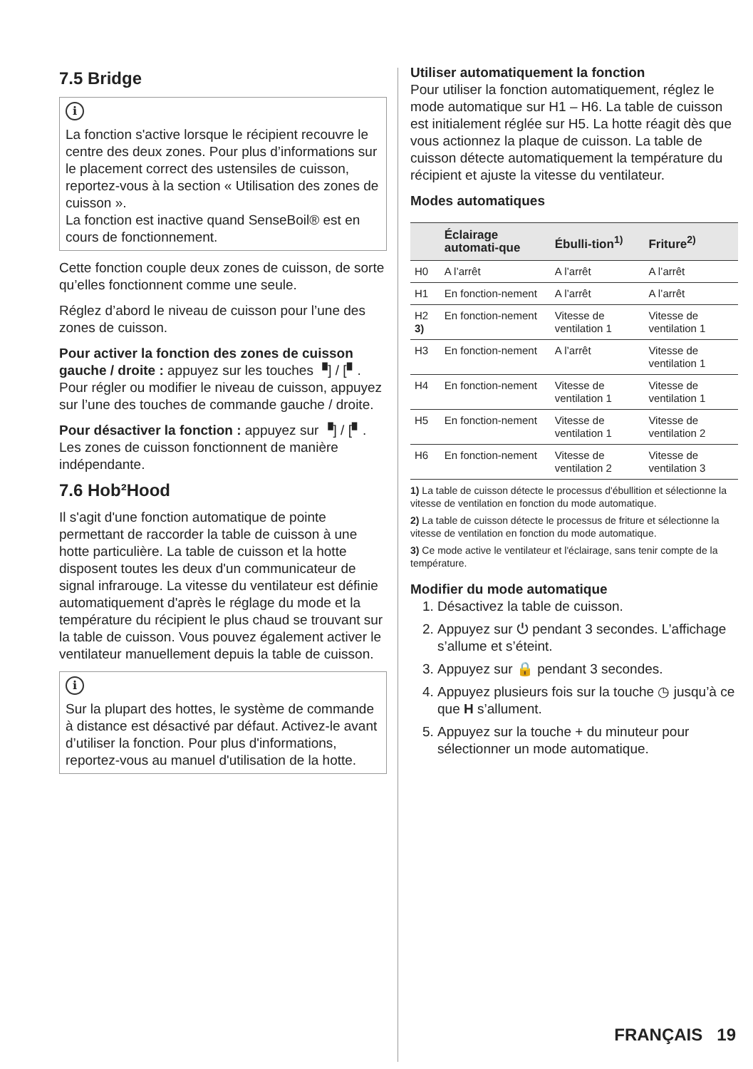7.5 Bridge
i
La fonction s'active lorsque le récipient recouvre le centre des deux zones. Pour plus d’informations sur le placement correct des ustensiles de cuisson, reportez-vous à la section « Utilisation des zones de cuisson ».
La fonction est inactive quand SenseBoil® est en cours de fonctionnement.
Cette fonction couple deux zones de cuisson, de sorte qu’elles fonctionnent comme une seule.
Réglez d’abord le niveau de cuisson pour l’une des zones de cuisson.
Pour activer la fonction des zones de cuisson gauche / droite : appuyez sur les touches ▝] / [▘. Pour régler ou modifier le niveau de cuisson, appuyez sur l’une des touches de commande gauche / droite.
Pour désactiver la fonction : appuyez sur ▝] / [▘. Les zones de cuisson fonctionnent de manière indépendante.
7.6 Hob²Hood
Il s'agit d'une fonction automatique de pointe permettant de raccorder la table de cuisson à une hotte particulière. La table de cuisson et la hotte disposent toutes les deux d'un communicateur de signal infrarouge. La vitesse du ventilateur est définie automatiquement d'après le réglage du mode et la température du récipient le plus chaud se trouvant sur la table de cuisson. Vous pouvez également activer le ventilateur manuellement depuis la table de cuisson.
i
Sur la plupart des hottes, le système de commande à distance est désactivé par défaut. Activez-le avant d’utiliser la fonction. Pour plus d'informations, reportez-vous au manuel d'utilisation de la hotte.
Utiliser automatiquement la fonction
Pour utiliser la fonction automatiquement, réglez le mode automatique sur H1 – H6. La table de cuisson est initialement réglée sur H5. La hotte réagit dès que vous actionnez la plaque de cuisson. La table de cuisson détecte automatiquement la température du récipient et ajuste la vitesse du ventilateur.
Modes automatiques
| | Éclairage automati-que | Ébulli-tion<sup>1)</sup> | Friture<sup>2)</sup> |
| --- | --- | --- | --- |
| H0 | A l’arrêt | A l’arrêt | A l’arrêt |
| H1 | En fonction-nement | A l’arrêt | A l’arrêt |
| H2 3) | En fonction-nement | Vitesse de ventilation 1 | Vitesse de ventilation 1 |
| H3 | En fonction-nement | A l’arrêt | Vitesse de ventilation 1 |
| H4 | En fonction-nement | Vitesse de ventilation 1 | Vitesse de ventilation 1 |
| H5 | En fonction-nement | Vitesse de ventilation 1 | Vitesse de ventilation 2 |
| H6 | En fonction-nement | Vitesse de ventilation 2 | Vitesse de ventilation 3 |
1) La table de cuisson détecte le processus d'ébullition et sélectionne la vitesse de ventilation en fonction du mode automatique.
2) La table de cuisson détecte le processus de friture et sélectionne la vitesse de ventilation en fonction du mode automatique.
3) Ce mode active le ventilateur et l'éclairage, sans tenir compte de la température.
Modifier du mode automatique
1. Désactivez la table de cuisson.
2. Appuyez sur ⏻ pendant 3 secondes. L’affichage s’allume et s’éteint.
3. Appuyez sur 🔒 pendant 3 secondes.
4. Appuyez plusieurs fois sur la touche ◷ jusqu’à ce que H s’allument.
5. Appuyez sur la touche + du minuteur pour sélectionner un mode automatique.
FRANÇAIS 19